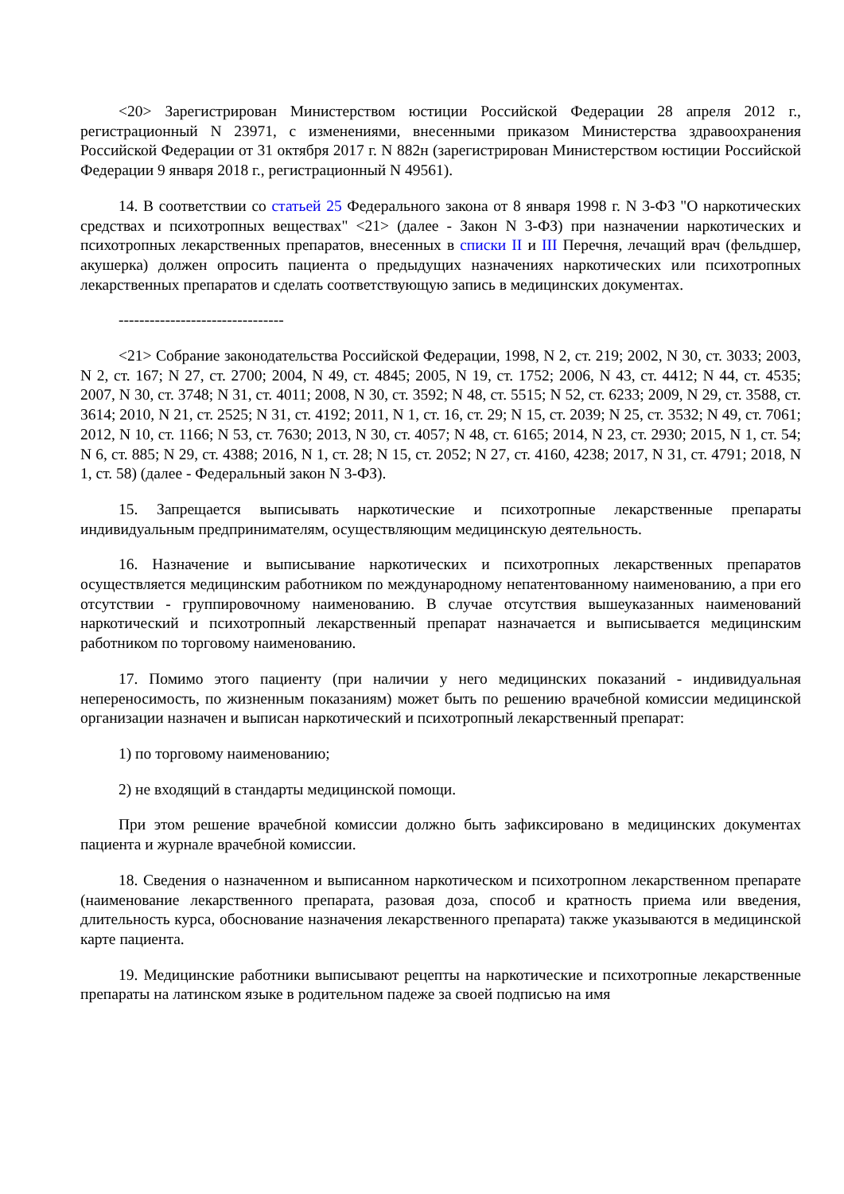<20> Зарегистрирован Министерством юстиции Российской Федерации 28 апреля 2012 г., регистрационный N 23971, с изменениями, внесенными приказом Министерства здравоохранения Российской Федерации от 31 октября 2017 г. N 882н (зарегистрирован Министерством юстиции Российской Федерации 9 января 2018 г., регистрационный N 49561).
14. В соответствии со статьей 25 Федерального закона от 8 января 1998 г. N 3-ФЗ "О наркотических средствах и психотропных веществах" <21> (далее - Закон N 3-ФЗ) при назначении наркотических и психотропных лекарственных препаратов, внесенных в списки II и III Перечня, лечащий врач (фельдшер, акушерка) должен опросить пациента о предыдущих назначениях наркотических или психотропных лекарственных препаратов и сделать соответствующую запись в медицинских документах.
--------------------------------
<21> Собрание законодательства Российской Федерации, 1998, N 2, ст. 219; 2002, N 30, ст. 3033; 2003, N 2, ст. 167; N 27, ст. 2700; 2004, N 49, ст. 4845; 2005, N 19, ст. 1752; 2006, N 43, ст. 4412; N 44, ст. 4535; 2007, N 30, ст. 3748; N 31, ст. 4011; 2008, N 30, ст. 3592; N 48, ст. 5515; N 52, ст. 6233; 2009, N 29, ст. 3588, ст. 3614; 2010, N 21, ст. 2525; N 31, ст. 4192; 2011, N 1, ст. 16, ст. 29; N 15, ст. 2039; N 25, ст. 3532; N 49, ст. 7061; 2012, N 10, ст. 1166; N 53, ст. 7630; 2013, N 30, ст. 4057; N 48, ст. 6165; 2014, N 23, ст. 2930; 2015, N 1, ст. 54; N 6, ст. 885; N 29, ст. 4388; 2016, N 1, ст. 28; N 15, ст. 2052; N 27, ст. 4160, 4238; 2017, N 31, ст. 4791; 2018, N 1, ст. 58) (далее - Федеральный закон N 3-ФЗ).
15. Запрещается выписывать наркотические и психотропные лекарственные препараты индивидуальным предпринимателям, осуществляющим медицинскую деятельность.
16. Назначение и выписывание наркотических и психотропных лекарственных препаратов осуществляется медицинским работником по международному непатентованному наименованию, а при его отсутствии - группировочному наименованию. В случае отсутствия вышеуказанных наименований наркотический и психотропный лекарственный препарат назначается и выписывается медицинским работником по торговому наименованию.
17. Помимо этого пациенту (при наличии у него медицинских показаний - индивидуальная непереносимость, по жизненным показаниям) может быть по решению врачебной комиссии медицинской организации назначен и выписан наркотический и психотропный лекарственный препарат:
1) по торговому наименованию;
2) не входящий в стандарты медицинской помощи.
При этом решение врачебной комиссии должно быть зафиксировано в медицинских документах пациента и журнале врачебной комиссии.
18. Сведения о назначенном и выписанном наркотическом и психотропном лекарственном препарате (наименование лекарственного препарата, разовая доза, способ и кратность приема или введения, длительность курса, обоснование назначения лекарственного препарата) также указываются в медицинской карте пациента.
19. Медицинские работники выписывают рецепты на наркотические и психотропные лекарственные препараты на латинском языке в родительном падеже за своей подписью на имя